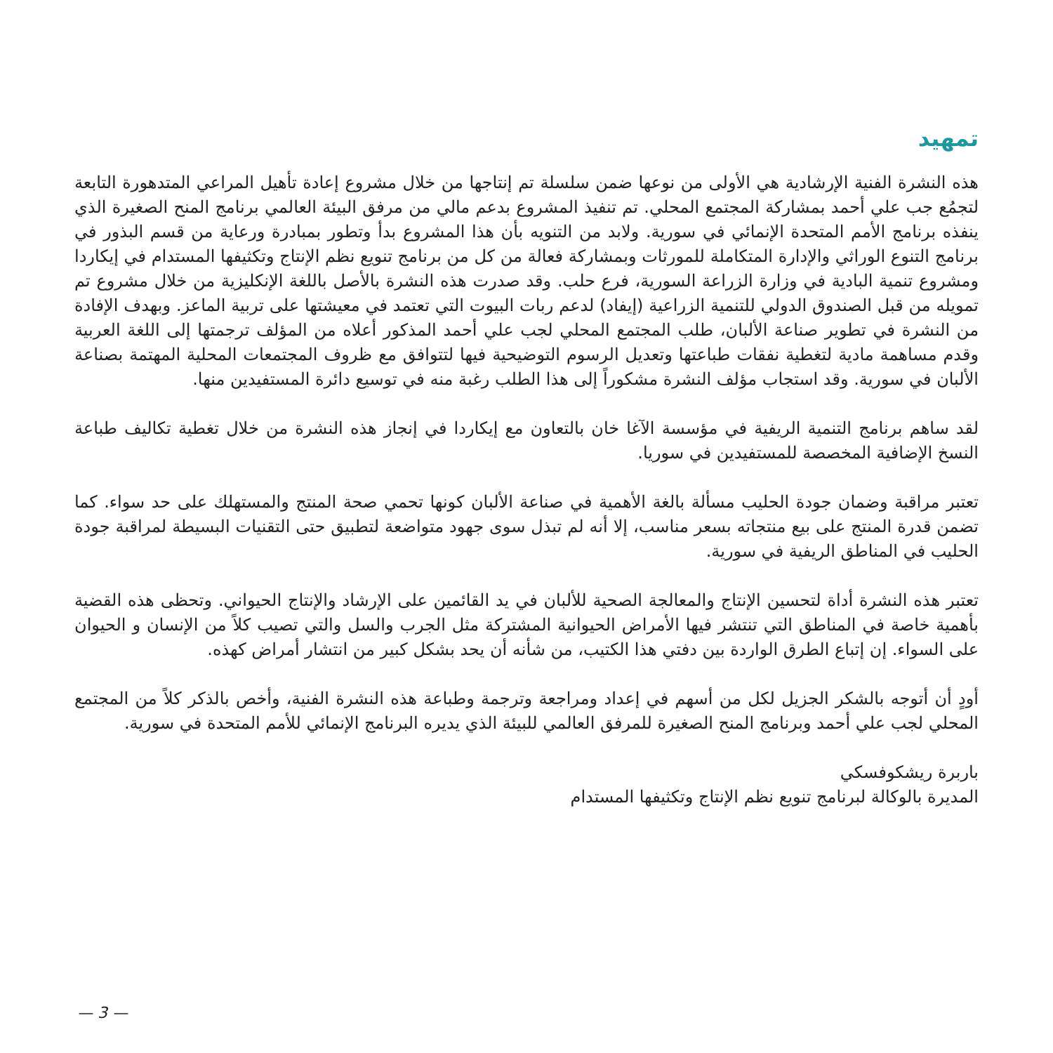تمهيد
هذه النشرة الفنية الإرشادية هي الأولى من نوعها ضمن سلسلة تم إنتاجها من خلال مشروع إعادة تأهيل المراعي المتدهورة التابعة لتجمُع جب علي أحمد بمشاركة المجتمع المحلي. تم تنفيذ المشروع بدعم مالي من مرفق البيئة العالمي برنامج المنح الصغيرة الذي ينفذه برنامج الأمم المتحدة الإنمائي في سورية. ولابد من التنويه بأن هذا المشروع بدأ وتطور بمبادرة ورعاية من قسم البذور في برنامج التنوع الوراثي والإدارة المتكاملة للمورثات وبمشاركة فعالة من كل من برنامج تنويع نظم الإنتاج وتكثيفها المستدام في إيكاردا ومشروع تنمية البادية في وزارة الزراعة السورية، فرع حلب. وقد صدرت هذه النشرة بالأصل باللغة الإنكليزية من خلال مشروع تم تمويله من قبل الصندوق الدولي للتنمية الزراعية (إيفاد) لدعم ربات البيوت التي تعتمد في معيشتها على تربية الماعز. وبهدف الإفادة من النشرة في تطوير صناعة الألبان، طلب المجتمع المحلي لجب علي أحمد المذكور أعلاه من المؤلف ترجمتها إلى اللغة العربية وقدم مساهمة مادية لتغطية نفقات طباعتها وتعديل الرسوم التوضيحية فيها لتتوافق مع ظروف المجتمعات المحلية المهتمة بصناعة الألبان في سورية. وقد استجاب مؤلف النشرة مشكوراً إلى هذا الطلب رغبة منه في توسيع دائرة المستفيدين منها.
لقد ساهم برنامج التنمية الريفية في مؤسسة الآغا خان بالتعاون مع إيكاردا في إنجاز هذه النشرة من خلال تغطية تكاليف طباعة النسخ الإضافية المخصصة للمستفيدين في سوريا.
تعتبر مراقبة وضمان جودة الحليب مسألة بالغة الأهمية في صناعة الألبان كونها تحمي صحة المنتج والمستهلك على حد سواء. كما تضمن قدرة المنتج على بيع منتجاته بسعر مناسب، إلا أنه لم تبذل سوى جهود متواضعة لتطبيق حتى التقنيات البسيطة لمراقبة جودة الحليب في المناطق الريفية في سورية.
تعتبر هذه النشرة أداة لتحسين الإنتاج والمعالجة الصحية للألبان في يد القائمين على الإرشاد والإنتاج الحيواني. وتحظى هذه القضية بأهمية خاصة في المناطق التي تنتشر فيها الأمراض الحيوانية المشتركة مثل الجرب والسل والتي تصيب كلاً من الإنسان و الحيوان على السواء. إن إتباع الطرق الواردة بين دفتي هذا الكتيب، من شأنه أن يحد بشكل كبير من انتشار أمراض كهذه.
أودٍ أن أتوجه بالشكر الجزيل لكل من أسهم في إعداد ومراجعة وترجمة وطباعة هذه النشرة الفنية، وأخص بالذكر كلاً من المجتمع المحلي لجب علي أحمد وبرنامج المنح الصغيرة للمرفق العالمي للبيئة الذي يديره البرنامج الإنمائي للأمم المتحدة في سورية.
باربرة ريشكوفسكي
المديرة بالوكالة لبرنامج تنويع نظم الإنتاج وتكثيفها المستدام
— 3 —